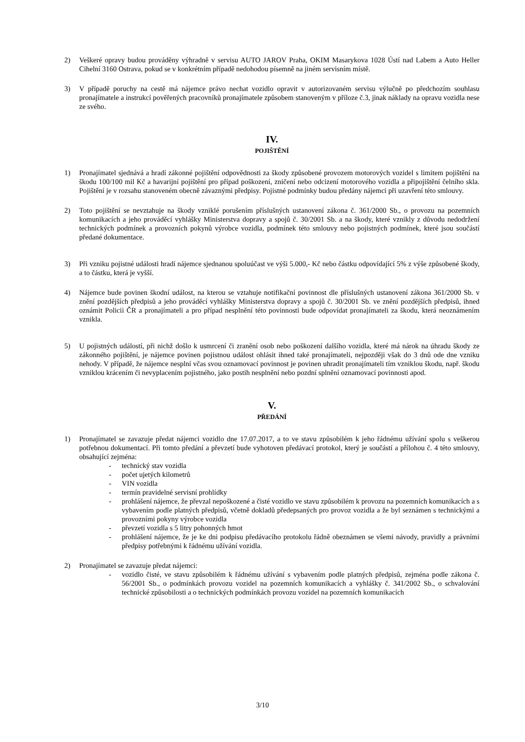2) Veškeré opravy budou prováděny výhradně v servisu AUTO JAROV Praha, OKIM Masarykova 1028 Ústí nad Labem a Auto Heller Cihelní 3160 Ostrava, pokud se v konkrétním případě nedohodou písemně na jiném servisním místě.
3) V případě poruchy na cestě má nájemce právo nechat vozidlo opravit v autorizovaném servisu výlučně po předchozím souhlasu pronajímatele a instrukcí pověřených pracovníků pronajímatele způsobem stanoveným v příloze č.3, jinak náklady na opravu vozidla nese ze svého.
IV.
POJIŠTĚNÍ
1) Pronajímatel sjednává a hradí zákonné pojištění odpovědnosti za škody způsobené provozem motorových vozidel s limitem pojištění na škodu 100/100 mil Kč a havarijní pojištění pro případ poškození, zničení nebo odcizení motorového vozidla a připojištění čelního skla. Pojištění je v rozsahu stanoveném obecně závaznými předpisy. Pojistné podmínky budou předány nájemci při uzavření této smlouvy.
2) Toto pojištění se nevztahuje na škody vzniklé porušením příslušných ustanovení zákona č. 361/2000 Sb., o provozu na pozemních komunikacích a jeho prováděcí vyhlášky Ministerstva dopravy a spojů č. 30/2001 Sb. a na škody, které vznikly z důvodu nedodržení technických podmínek a provozních pokynů výrobce vozidla, podmínek této smlouvy nebo pojistných podmínek, které jsou součástí předané dokumentace.
3) Při vzniku pojistné události hradí nájemce sjednanou spoluúčast ve výši 5.000,- Kč nebo částku odpovídající 5% z výše způsobené škody, a to částku, která je vyšší.
4) Nájemce bude povinen škodní událost, na kterou se vztahuje notifikační povinnost dle příslušných ustanovení zákona 361/2000 Sb. v znění pozdějších předpisů a jeho prováděcí vyhlášky Ministerstva dopravy a spojů č. 30/2001 Sb. ve znění pozdějších předpisů, ihned oznámit Policii ČR a pronajímateli a pro případ nesplnění této povinnosti bude odpovídat pronajímateli za škodu, která neoznámením vznikla.
5) U pojistných událostí, při nichž došlo k usmrcení či zranění osob nebo poškození dalšího vozidla, které má nárok na úhradu škody ze zákonného pojištění, je nájemce povinen pojistnou událost ohlásit ihned také pronajímateli, nejpozději však do 3 dnů ode dne vzniku nehody. V případě, že nájemce nesplní včas svou oznamovací povinnost je povinen uhradit pronajímateli tím vzniklou škodu, např. škodu vzniklou krácením či nevyplacením pojistného, jako postih nesplnění nebo pozdní splnění oznamovací povinnosti apod.
V.
PŘEDÁNÍ
1) Pronajímatel se zavazuje předat nájemci vozidlo dne 17.07.2017, a to ve stavu způsobilém k jeho řádnému užívání spolu s veškerou potřebnou dokumentací. Při tomto předání a převzetí bude vyhotoven předávací protokol, který je součástí a přílohou č. 4 této smlouvy, obsahující zejména:
- technický stav vozidla
- počet ujetých kilometrů
- VIN vozidla
- termín pravidelné servisní prohlídky
- prohlášení nájemce, že převzal nepoškozené a čisté vozidlo ve stavu způsobilém k provozu na pozemních komunikacích a s vybavením podle platných předpisů, včetně dokladů předepsaných pro provoz vozidla a že byl seznámen s technickými a provozními pokyny výrobce vozidla
- převzetí vozidla s 5 litry pohonných hmot
- prohlášení nájemce, že je ke dni podpisu předávacího protokolu řádně obeznámen se všemi návody, pravidly a právními předpisy potřebnými k řádnému užívání vozidla.
2) Pronajímatel se zavazuje předat nájemci:
- vozidlo čisté, ve stavu způsobilém k řádnému užívání s vybavením podle platných předpisů, zejména podle zákona č. 56/2001 Sb., o podmínkách provozu vozidel na pozemních komunikacích a vyhlášky č. 341/2002 Sb., o schvalování technické způsobilosti a o technických podmínkách provozu vozidel na pozemních komunikacích
3/10